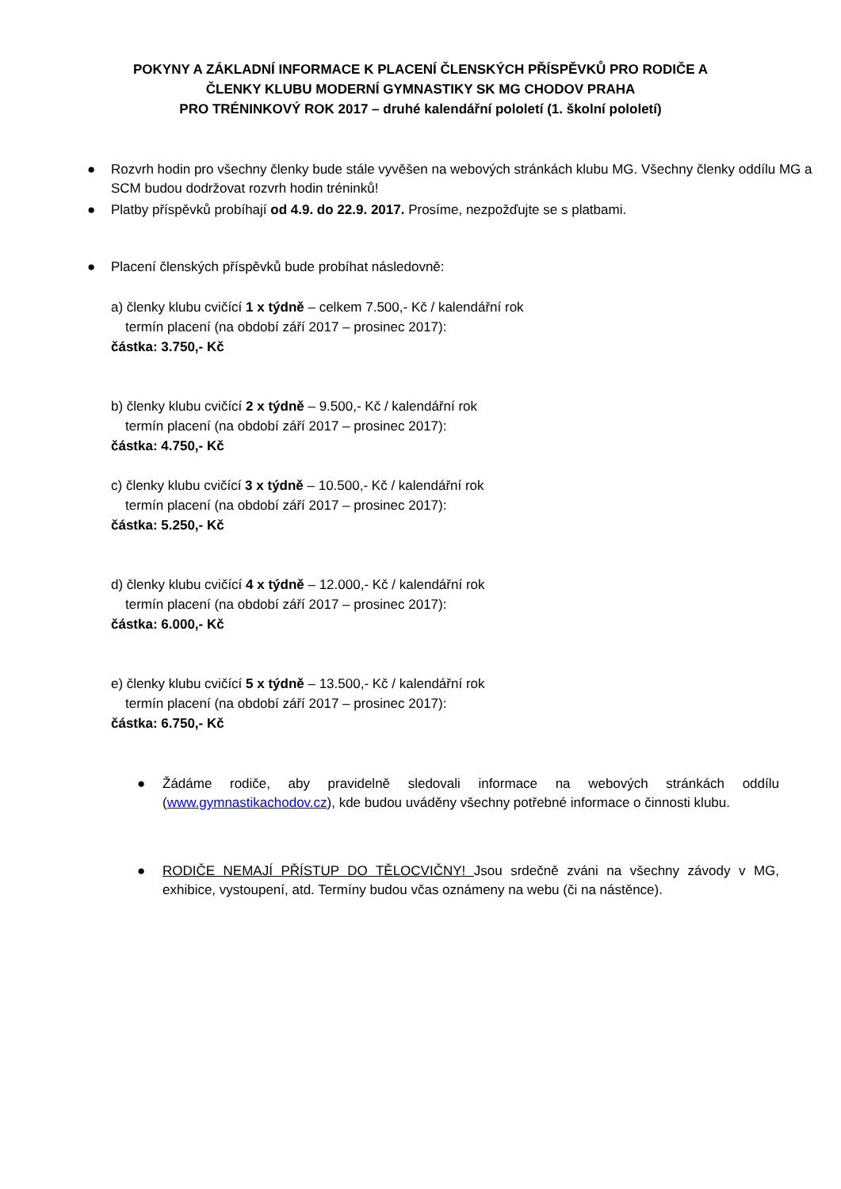POKYNY A ZÁKLADNÍ INFORMACE K PLACENÍ ČLENSKÝCH PŘÍSPĚVKŮ PRO RODIČE A
ČLENKY KLUBU MODERNÍ GYMNASTIKY SK MG CHODOV PRAHA
PRO TRÉNINKOVÝ ROK 2017 – druhé kalendářní pololetí (1. školní pololetí)
● Rozvrh hodin pro všechny členky bude stále vyvěšen na webových stránkách klubu MG. Všechny členky oddílu MG a SCM budou dodržovat rozvrh hodin tréninků!
● Platby příspěvků probíhají od 4.9. do 22.9. 2017. Prosíme, nezpožďujte se s platbami.
● Placení členských příspěvků bude probíhat následovně:
a) členky klubu cvičící 1 x týdně – celkem 7.500,- Kč / kalendářní rok
termín placení (na období září 2017 – prosinec 2017):
částka: 3.750,- Kč
b) členky klubu cvičící 2 x týdně – 9.500,- Kč / kalendářní rok
termín placení (na období září 2017 – prosinec 2017):
částka: 4.750,- Kč
c) členky klubu cvičící 3 x týdně – 10.500,- Kč / kalendářní rok
termín placení (na období září 2017 – prosinec 2017):
částka: 5.250,- Kč
d) členky klubu cvičící 4 x týdně – 12.000,- Kč / kalendářní rok
termín placení (na období září 2017 – prosinec 2017):
částka: 6.000,- Kč
e) členky klubu cvičící 5 x týdně – 13.500,- Kč / kalendářní rok
termín placení (na období září 2017 – prosinec 2017):
částka: 6.750,- Kč
● Žádáme rodiče, aby pravidelně sledovali informace na webových stránkách oddílu (www.gymnastikachodov.cz), kde budou uváděny všechny potřebné informace o činnosti klubu.
● RODIČE NEMAJÍ PŘÍSTUP DO TĚLOCVIČNY! Jsou srdečně zváni na všechny závody v MG, exhibice, vystoupení, atd. Termíny budou včas oznámeny na webu (či na nástěnce).